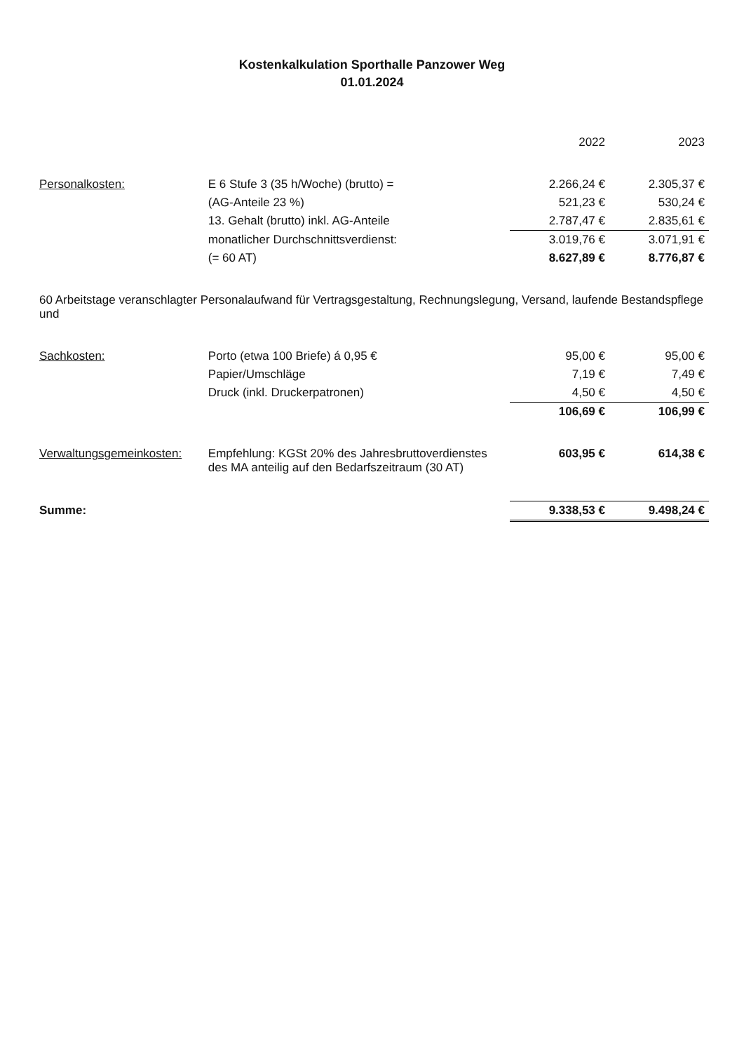Kostenkalkulation Sporthalle Panzower Weg
01.01.2024
| | | 2022 | 2023 |
| --- | --- | --- | --- |
| Personalkosten: | E 6 Stufe 3 (35 h/Woche) (brutto) = | 2.266,24 € | 2.305,37 € |
| | (AG-Anteile 23 %) | 521,23 € | 530,24 € |
| | 13. Gehalt (brutto) inkl. AG-Anteile | 2.787,47 € | 2.835,61 € |
| | monatlicher Durchschnittsverdienst: | 3.019,76 € | 3.071,91 € |
| | (= 60 AT) | 8.627,89 € | 8.776,87 € |
| 60 Arbeitstage veranschlagter Personalaufwand für Vertragsgestaltung, Rechnungslegung, Versand, laufende Bestandspflege und | | | |
| Sachkosten: | Porto (etwa 100 Briefe) á 0,95 € | 95,00 € | 95,00 € |
| | Papier/Umschläge | 7,19 € | 7,49 € |
| | Druck (inkl. Druckerpatronen) | 4,50 € | 4,50 € |
| | | 106,69 € | 106,99 € |
| Verwaltungsgemeinkosten: | Empfehlung: KGSt 20% des Jahresbruttoverdienstes des MA anteilig auf den Bedarfszeitraum (30 AT) | 603,95 € | 614,38 € |
| Summe: | | 9.338,53 € | 9.498,24 € |